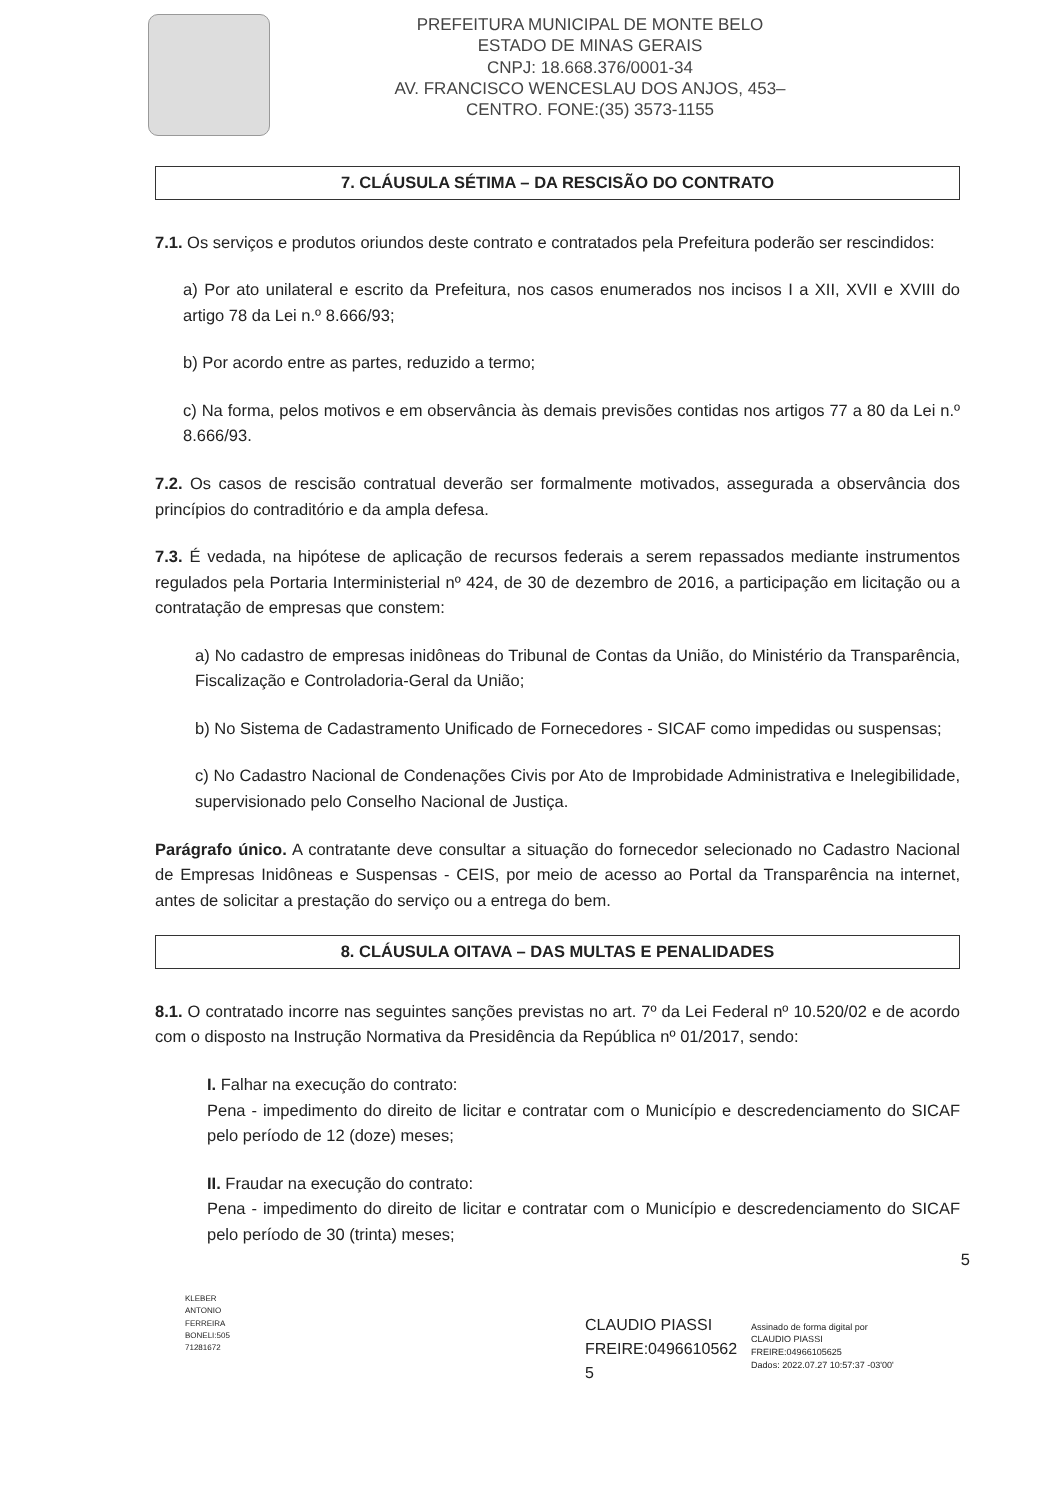PREFEITURA MUNICIPAL DE MONTE BELO
ESTADO DE MINAS GERAIS
CNPJ: 18.668.376/0001-34
AV. FRANCISCO WENCESLAU DOS ANJOS, 453–
CENTRO. FONE:(35) 3573-1155
7. CLÁUSULA SÉTIMA – DA RESCISÃO DO CONTRATO
7.1. Os serviços e produtos oriundos deste contrato e contratados pela Prefeitura poderão ser rescindidos:
a) Por ato unilateral e escrito da Prefeitura, nos casos enumerados nos incisos I a XII, XVII e XVIII do artigo 78 da Lei n.º 8.666/93;
b) Por acordo entre as partes, reduzido a termo;
c) Na forma, pelos motivos e em observância às demais previsões contidas nos artigos 77 a 80 da Lei n.º 8.666/93.
7.2. Os casos de rescisão contratual deverão ser formalmente motivados, assegurada a observância dos princípios do contraditório e da ampla defesa.
7.3. É vedada, na hipótese de aplicação de recursos federais a serem repassados mediante instrumentos regulados pela Portaria Interministerial nº 424, de 30 de dezembro de 2016, a participação em licitação ou a contratação de empresas que constem:
a) No cadastro de empresas inidôneas do Tribunal de Contas da União, do Ministério da Transparência, Fiscalização e Controladoria-Geral da União;
b) No Sistema de Cadastramento Unificado de Fornecedores - SICAF como impedidas ou suspensas;
c) No Cadastro Nacional de Condenações Civis por Ato de Improbidade Administrativa e Inelegibilidade, supervisionado pelo Conselho Nacional de Justiça.
Parágrafo único. A contratante deve consultar a situação do fornecedor selecionado no Cadastro Nacional de Empresas Inidôneas e Suspensas - CEIS, por meio de acesso ao Portal da Transparência na internet, antes de solicitar a prestação do serviço ou a entrega do bem.
8. CLÁUSULA OITAVA – DAS MULTAS E PENALIDADES
8.1. O contratado incorre nas seguintes sanções previstas no art. 7º da Lei Federal nº 10.520/02 e de acordo com o disposto na Instrução Normativa da Presidência da República nº 01/2017, sendo:
I. Falhar na execução do contrato:
Pena - impedimento do direito de licitar e contratar com o Município e descredenciamento do SICAF pelo período de 12 (doze) meses;
II. Fraudar na execução do contrato:
Pena - impedimento do direito de licitar e contratar com o Município e descredenciamento do SICAF pelo período de 30 (trinta) meses;
5
KLEBER
ANTONIO
FERREIRA
BONELI:505
71281672
CLAUDIO PIASSI
FREIRE:0496610562
5
Assinado de forma digital por
CLAUDIO PIASSI
FREIRE:04966105625
Dados: 2022.07.27 10:57:37 -03'00'